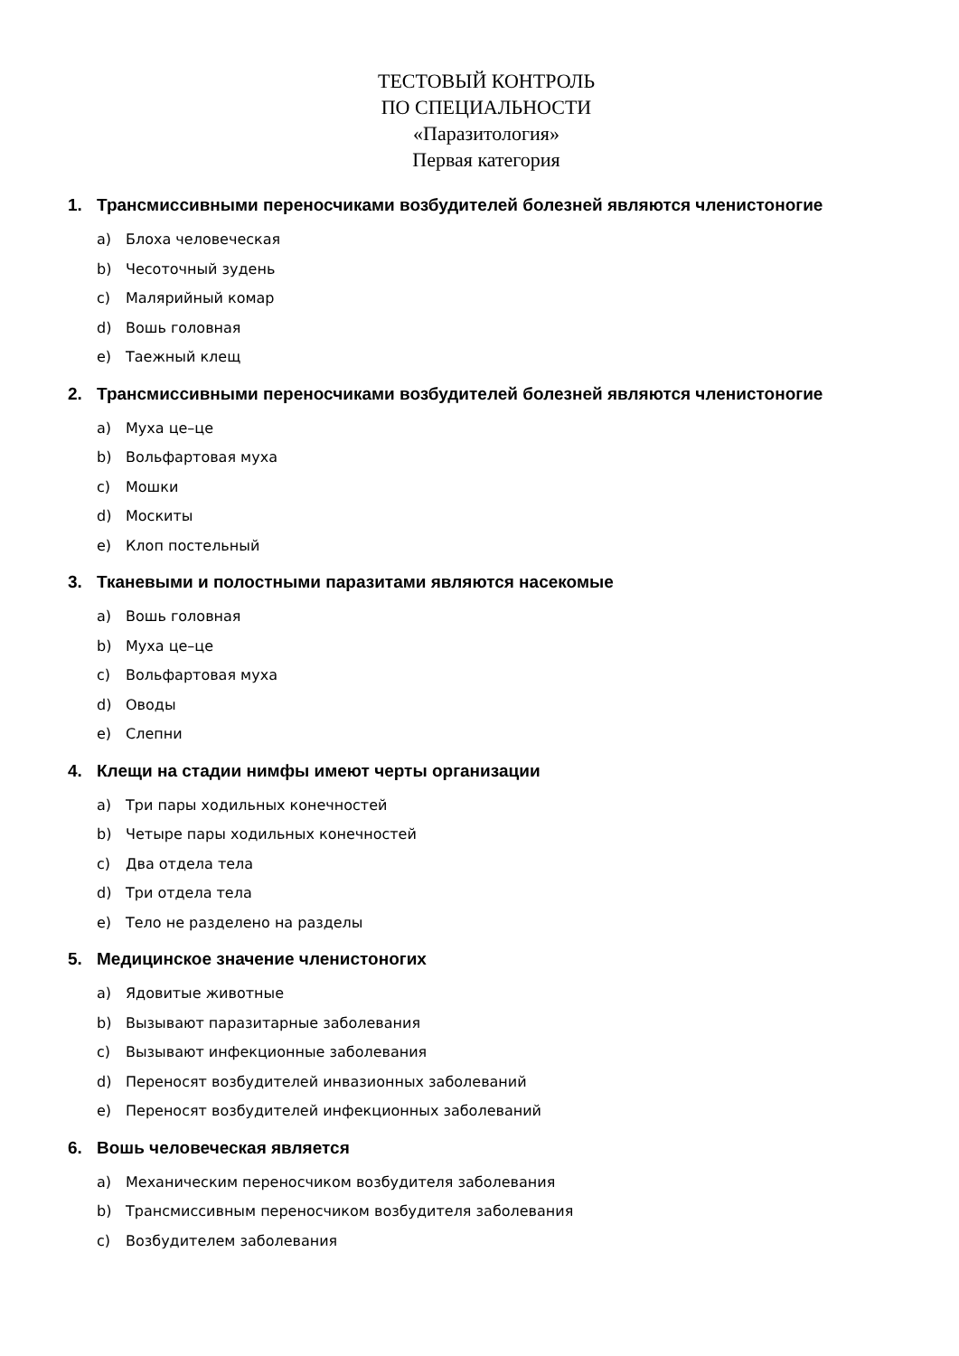ТЕСТОВЫЙ КОНТРОЛЬ
ПО СПЕЦИАЛЬНОСТИ
«Паразитология»
Первая категория
1. Трансмиссивными переносчиками возбудителей болезней являются членистоногие
a) Блоха человеческая
b) Чесоточный зудень
c) Малярийный комар
d) Вошь головная
e) Таежный клещ
2. Трансмиссивными переносчиками возбудителей болезней являются членистоногие
a) Муха це–це
b) Вольфартовая муха
c) Мошки
d) Москиты
e) Клоп постельный
3. Тканевыми и полостными паразитами являются насекомые
a) Вошь головная
b) Муха це–це
c) Вольфартовая муха
d) Оводы
e) Слепни
4. Клещи на стадии нимфы имеют черты организации
a) Три пары ходильных конечностей
b) Четыре пары ходильных конечностей
c) Два отдела тела
d) Три отдела тела
e) Тело не разделено на разделы
5. Медицинское значение членистоногих
a) Ядовитые животные
b) Вызывают паразитарные заболевания
c) Вызывают инфекционные заболевания
d) Переносят возбудителей инвазионных заболеваний
e) Переносят возбудителей инфекционных заболеваний
6. Вошь человеческая является
a) Механическим переносчиком возбудителя заболевания
b) Трансмиссивным переносчиком возбудителя заболевания
c) Возбудителем заболевания